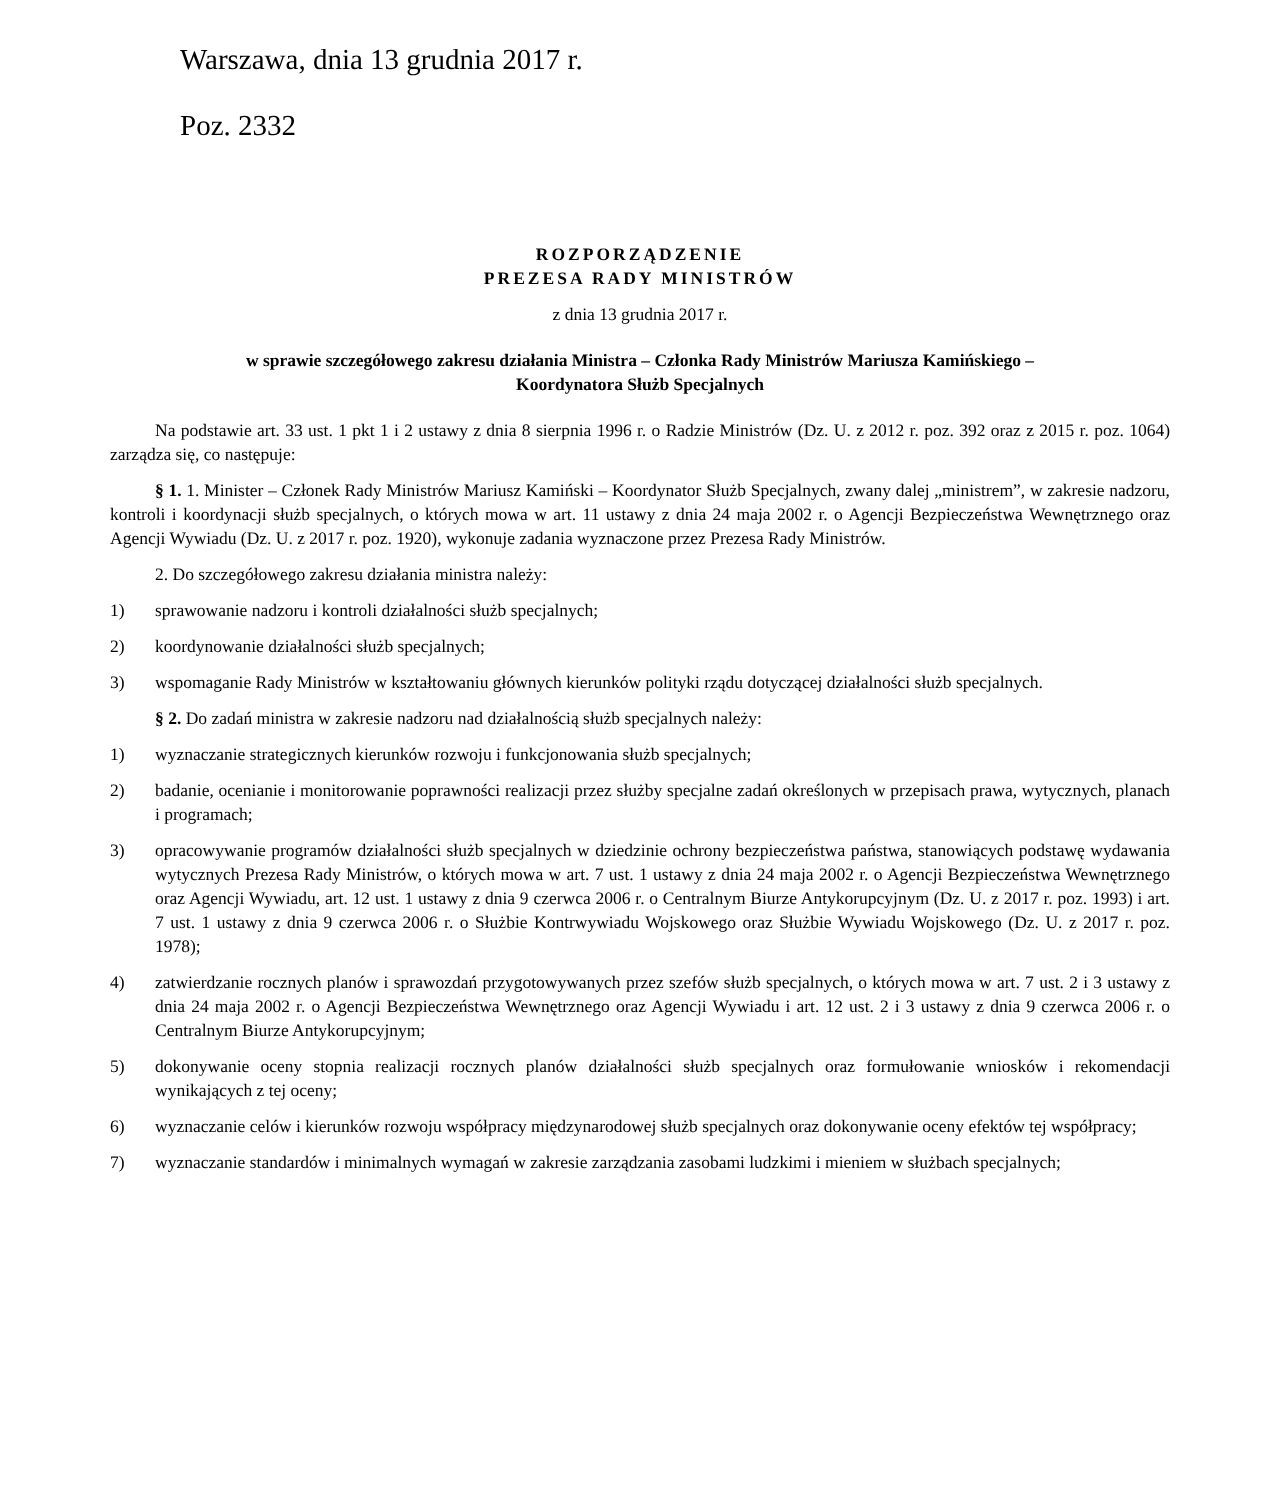Warszawa, dnia 13 grudnia 2017 r.
Poz. 2332
ROZPORZĄDZENIE
PREZESA RADY MINISTRÓW
z dnia 13 grudnia 2017 r.
w sprawie szczegółowego zakresu działania Ministra – Członka Rady Ministrów Mariusza Kamińskiego –
Koordynatora Służb Specjalnych
Na podstawie art. 33 ust. 1 pkt 1 i 2 ustawy z dnia 8 sierpnia 1996 r. o Radzie Ministrów (Dz. U. z 2012 r. poz. 392 oraz z 2015 r. poz. 1064) zarządza się, co następuje:
§ 1. 1. Minister – Członek Rady Ministrów Mariusz Kamiński – Koordynator Służb Specjalnych, zwany dalej „ministrem”, w zakresie nadzoru, kontroli i koordynacji służb specjalnych, o których mowa w art. 11 ustawy z dnia 24 maja 2002 r. o Agencji Bezpieczeństwa Wewnętrznego oraz Agencji Wywiadu (Dz. U. z 2017 r. poz. 1920), wykonuje zadania wyznaczone przez Prezesa Rady Ministrów.
2. Do szczegółowego zakresu działania ministra należy:
1) sprawowanie nadzoru i kontroli działalności służb specjalnych;
2) koordynowanie działalności służb specjalnych;
3) wspomaganie Rady Ministrów w kształtowaniu głównych kierunków polityki rządu dotyczącej działalności służb specjalnych.
§ 2. Do zadań ministra w zakresie nadzoru nad działalnością służb specjalnych należy:
1) wyznaczanie strategicznych kierunków rozwoju i funkcjonowania służb specjalnych;
2) badanie, ocenianie i monitorowanie poprawności realizacji przez służby specjalne zadań określonych w przepisach prawa, wytycznych, planach i programach;
3) opracowywanie programów działalności służb specjalnych w dziedzinie ochrony bezpieczeństwa państwa, stanowiących podstawę wydawania wytycznych Prezesa Rady Ministrów, o których mowa w art. 7 ust. 1 ustawy z dnia 24 maja 2002 r. o Agencji Bezpieczeństwa Wewnętrznego oraz Agencji Wywiadu, art. 12 ust. 1 ustawy z dnia 9 czerwca 2006 r. o Centralnym Biurze Antykorupcyjnym (Dz. U. z 2017 r. poz. 1993) i art. 7 ust. 1 ustawy z dnia 9 czerwca 2006 r. o Służbie Kontrwywiadu Wojskowego oraz Służbie Wywiadu Wojskowego (Dz. U. z 2017 r. poz. 1978);
4) zatwierdzanie rocznych planów i sprawozdań przygotowywanych przez szefów służb specjalnych, o których mowa w art. 7 ust. 2 i 3 ustawy z dnia 24 maja 2002 r. o Agencji Bezpieczeństwa Wewnętrznego oraz Agencji Wywiadu i art. 12 ust. 2 i 3 ustawy z dnia 9 czerwca 2006 r. o Centralnym Biurze Antykorupcyjnym;
5) dokonywanie oceny stopnia realizacji rocznych planów działalności służb specjalnych oraz formułowanie wniosków i rekomendacji wynikających z tej oceny;
6) wyznaczanie celów i kierunków rozwoju współpracy międzynarodowej służb specjalnych oraz dokonywanie oceny efektów tej współpracy;
7) wyznaczanie standardów i minimalnych wymagań w zakresie zarządzania zasobami ludzkimi i mieniem w służbach specjalnych;